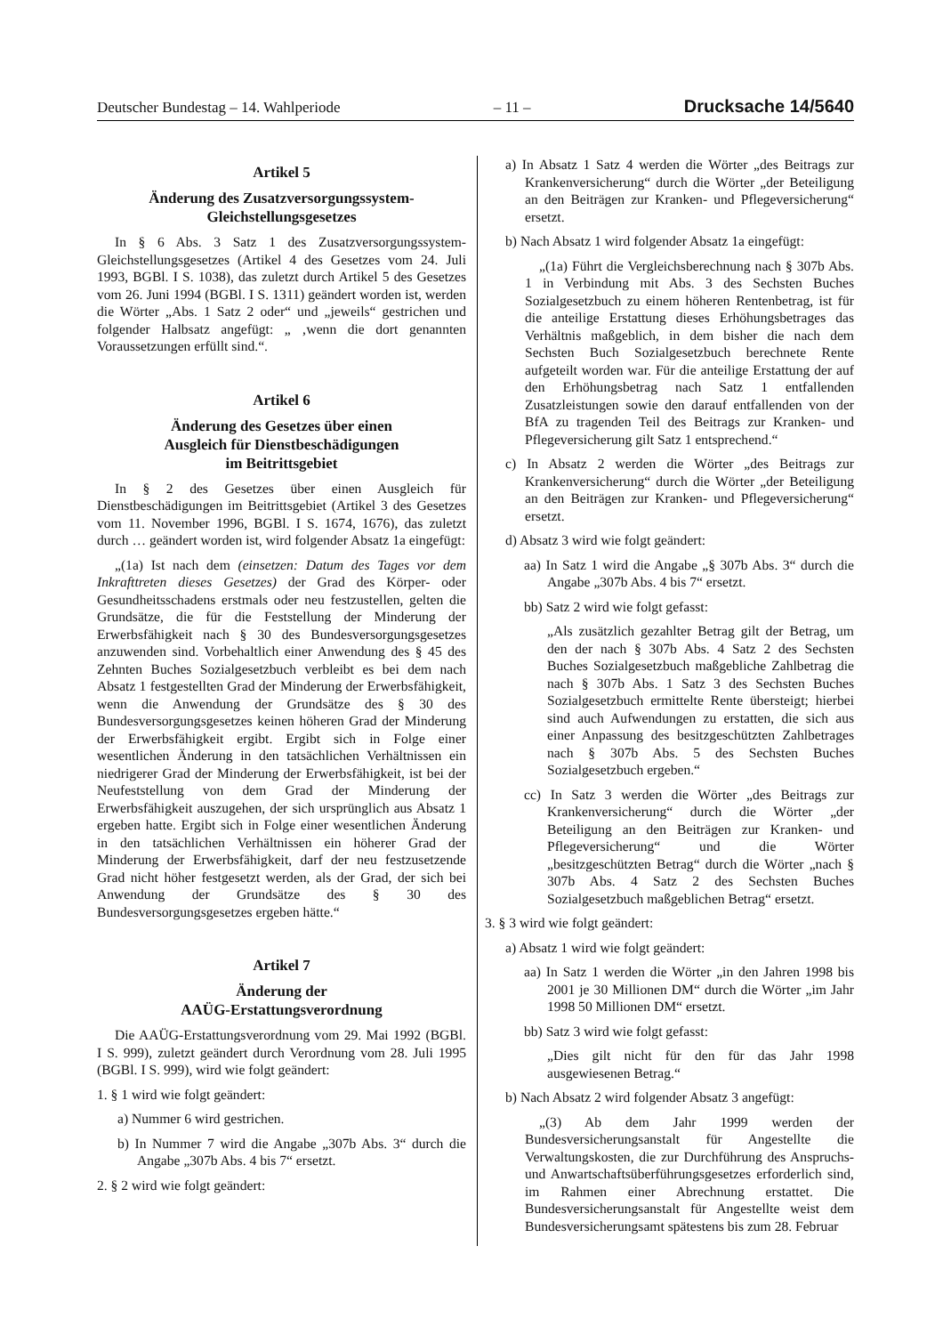Deutscher Bundestag – 14. Wahlperiode – 11 – Drucksache 14/5640
Artikel 5
Änderung des Zusatzversorgungssystem-
Gleichstellungsgesetzes
In § 6 Abs. 3 Satz 1 des Zusatzversorgungssystem-Gleichstellungsgesetzes (Artikel 4 des Gesetzes vom 24. Juli 1993, BGBl. I S. 1038), das zuletzt durch Artikel 5 des Gesetzes vom 26. Juni 1994 (BGBl. I S. 1311) geändert worden ist, werden die Wörter „Abs. 1 Satz 2 oder“ und „jeweils“ gestrichen und folgender Halbsatz angefügt: „ ‚wenn die dort genannten Voraussetzungen erfüllt sind.“.
Artikel 6
Änderung des Gesetzes über einen
Ausgleich für Dienstbeschädigungen
im Beitrittsgebiet
In § 2 des Gesetzes über einen Ausgleich für Dienstbeschädigungen im Beitrittsgebiet (Artikel 3 des Gesetzes vom 11. November 1996, BGBl. I S. 1674, 1676), das zuletzt durch … geändert worden ist, wird folgender Absatz 1a eingefügt:
„(1a) Ist nach dem (einsetzen: Datum des Tages vor dem Inkrafttreten dieses Gesetzes) der Grad des Körper- oder Gesundheitsschadens erstmals oder neu festzustellen, gelten die Grundsätze, die für die Feststellung der Minderung der Erwerbsfähigkeit nach § 30 des Bundesversorgungsgesetzes anzuwenden sind. Vorbehaltlich einer Anwendung des § 45 des Zehnten Buches Sozialgesetzbuch verbleibt es bei dem nach Absatz 1 festgestellten Grad der Minderung der Erwerbsfähigkeit, wenn die Anwendung der Grundsätze des § 30 des Bundesversorgungsgesetzes keinen höheren Grad der Minderung der Erwerbsfähigkeit ergibt. Ergibt sich in Folge einer wesentlichen Änderung in den tatsächlichen Verhältnissen ein niedrigerer Grad der Minderung der Erwerbsfähigkeit, ist bei der Neufeststellung von dem Grad der Minderung der Erwerbsfähigkeit auszugehen, der sich ursprünglich aus Absatz 1 ergeben hatte. Ergibt sich in Folge einer wesentlichen Änderung in den tatsächlichen Verhältnissen ein höherer Grad der Minderung der Erwerbsfähigkeit, darf der neu festzusetzende Grad nicht höher festgesetzt werden, als der Grad, der sich bei Anwendung der Grundsätze des § 30 des Bundesversorgungsgesetzes ergeben hätte.“
Artikel 7
Änderung der
AAÜG-Erstattungsverordnung
Die AAÜG-Erstattungsverordnung vom 29. Mai 1992 (BGBl. I S. 999), zuletzt geändert durch Verordnung vom 28. Juli 1995 (BGBl. I S. 999), wird wie folgt geändert:
1. § 1 wird wie folgt geändert:
a) Nummer 6 wird gestrichen.
b) In Nummer 7 wird die Angabe „307b Abs. 3“ durch die Angabe „307b Abs. 4 bis 7“ ersetzt.
2. § 2 wird wie folgt geändert:
a) In Absatz 1 Satz 4 werden die Wörter „des Beitrags zur Krankenversicherung“ durch die Wörter „der Beteiligung an den Beiträgen zur Kranken- und Pflegeversicherung“ ersetzt.
b) Nach Absatz 1 wird folgender Absatz 1a eingefügt:
„(1a) Führt die Vergleichsberechnung nach § 307b Abs. 1 in Verbindung mit Abs. 3 des Sechsten Buches Sozialgesetzbuch zu einem höheren Rentenbetrag, ist für die anteilige Erstattung dieses Erhöhungsbetrages das Verhältnis maßgeblich, in dem bisher die nach dem Sechsten Buch Sozialgesetzbuch berechnete Rente aufgeteilt worden war. Für die anteilige Erstattung der auf den Erhöhungsbetrag nach Satz 1 entfallenden Zusatzleistungen sowie den darauf entfallenden von der BfA zu tragenden Teil des Beitrags zur Kranken- und Pflegeversicherung gilt Satz 1 entsprechend.“
c) In Absatz 2 werden die Wörter „des Beitrags zur Krankenversicherung“ durch die Wörter „der Beteiligung an den Beiträgen zur Kranken- und Pflegeversicherung“ ersetzt.
d) Absatz 3 wird wie folgt geändert:
aa) In Satz 1 wird die Angabe „§ 307b Abs. 3“ durch die Angabe „307b Abs. 4 bis 7“ ersetzt.
bb) Satz 2 wird wie folgt gefasst:
„Als zusätzlich gezahlter Betrag gilt der Betrag, um den der nach § 307b Abs. 4 Satz 2 des Sechsten Buches Sozialgesetzbuch maßgebliche Zahlbetrag die nach § 307b Abs. 1 Satz 3 des Sechsten Buches Sozialgesetzbuch ermittelte Rente übersteigt; hierbei sind auch Aufwendungen zu erstatten, die sich aus einer Anpassung des besitzgeschützten Zahlbetrages nach § 307b Abs. 5 des Sechsten Buches Sozialgesetzbuch ergeben.“
cc) In Satz 3 werden die Wörter „des Beitrags zur Krankenversicherung“ durch die Wörter „der Beteiligung an den Beiträgen zur Kranken- und Pflegeversicherung“ und die Wörter „besitzgeschützten Betrag“ durch die Wörter „nach § 307b Abs. 4 Satz 2 des Sechsten Buches Sozialgesetzbuch maßgeblichen Betrag“ ersetzt.
3. § 3 wird wie folgt geändert:
a) Absatz 1 wird wie folgt geändert:
aa) In Satz 1 werden die Wörter „in den Jahren 1998 bis 2001 je 30 Millionen DM“ durch die Wörter „im Jahr 1998 50 Millionen DM“ ersetzt.
bb) Satz 3 wird wie folgt gefasst:
„Dies gilt nicht für den für das Jahr 1998 ausgewiesenen Betrag.“
b) Nach Absatz 2 wird folgender Absatz 3 angefügt:
„(3) Ab dem Jahr 1999 werden der Bundesversicherungsanstalt für Angestellte die Verwaltungskosten, die zur Durchführung des Anspruchs- und Anwartschaftsüberführungsgesetzes erforderlich sind, im Rahmen einer Abrechnung erstattet. Die Bundesversicherungsanstalt für Angestellte weist dem Bundesversicherungsamt spätestens bis zum 28. Februar